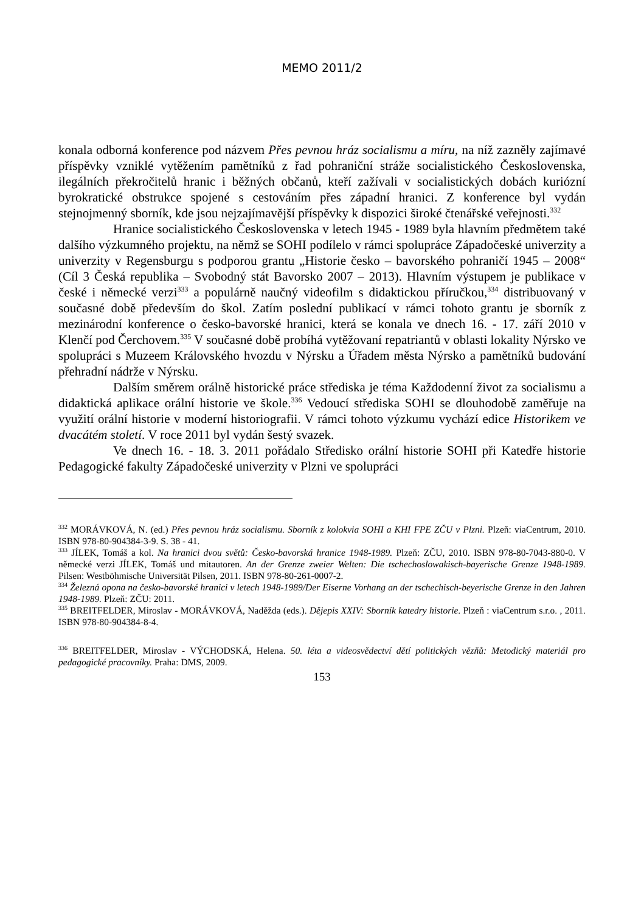MEMO 2011/2
konala odborná konference pod názvem Přes pevnou hráz socialismu a míru, na níž zazněly zajímavé příspěvky vzniklé vytěžením pamětníků z řad pohraniční stráže socialistického Československa, ilegálních překročitelů hranic i běžných občanů, kteří zažívali v socialistických dobách kuriózní byrokratické obstrukce spojené s cestováním přes západní hranici. Z konference byl vydán stejnojmenný sborník, kde jsou nejzajímavější příspěvky k dispozici široké čtenářské veřejnosti.<sup>332</sup>
Hranice socialistického Československa v letech 1945 - 1989 byla hlavním předmětem také dalšího výzkumného projektu, na němž se SOHI podílelo v rámci spolupráce Západočeské univerzity a univerzity v Regensburgu s podporou grantu „Historie česko – bavorského pohraničí 1945 – 2008“ (Cíl 3 Česká republika – Svobodný stát Bavorsko 2007 – 2013). Hlavním výstupem je publikace v české i německé verzi<sup>333</sup> a populárně naučný videofilm s didaktickou příručkou,<sup>334</sup> distribuovaný v současné době především do škol. Zatím poslední publikací v rámci tohoto grantu je sborník z mezinárodní konference o česko-bavorské hranici, která se konala ve dnech 16. - 17. září 2010 v Klenčí pod Čerchovem.<sup>335</sup> V současné době probíhá vytěžovaní repatriantů v oblasti lokality Nýrsko ve spolupráci s Muzeem Královského hvozdu v Nýrsku a Úřadem města Nýrsko a pamětníků budování přehradní nádrže v Nýrsku.
Dalším směrem orálně historické práce střediska je téma Každodenní život za socialismu a didaktická aplikace orální historie ve škole.<sup>336</sup> Vedoucí střediska SOHI se dlouhodobě zaměřuje na využití orální historie v moderní historiografii. V rámci tohoto výzkumu vychází edice Historikem ve dvacátém století. V roce 2011 byl vydán šestý svazek.
Ve dnech 16. - 18. 3. 2011 pořádalo Středisko orální historie SOHI při Katedře historie Pedagogické fakulty Západočeské univerzity v Plzni ve spolupráci
<sup>332</sup> MORÁVKOVÁ, N. (ed.) Přes pevnou hráz socialismu. Sborník z kolokvia SOHI a KHI FPE ZČU v Plzni. Plzeň: viaCentrum, 2010. ISBN 978-80-904384-3-9. S. 38 - 41.
<sup>333</sup> JÍLEK, Tomáš a kol. Na hranici dvou světů: Česko-bavorská hranice 1948-1989. Plzeň: ZČU, 2010. ISBN 978-80-7043-880-0. V německé verzi JÍLEK, Tomáš und mitautoren. An der Grenze zweier Welten: Die tschechoslowakisch-bayerische Grenze 1948-1989. Pilsen: Westböhmische Universität Pilsen, 2011. ISBN 978-80-261-0007-2.
<sup>334</sup> Železná opona na česko-bavorské hranici v letech 1948-1989/Der Eiserne Vorhang an der tschechisch-beyerische Grenze in den Jahren 1948-1989. Plzeň: ZČU: 2011.
<sup>335</sup> BREITFELDER, Miroslav - MORÁVKOVÁ, Naděžda (eds.). Dějepis XXIV: Sborník katedry historie. Plzeň : viaCentrum s.r.o. , 2011. ISBN 978-80-904384-8-4.
<sup>336</sup> BREITFELDER, Miroslav - VÝCHODSKÁ, Helena. 50. léta a videosvědectví dětí politických vězňů: Metodický materiál pro pedagogické pracovníky. Praha: DMS, 2009.
153